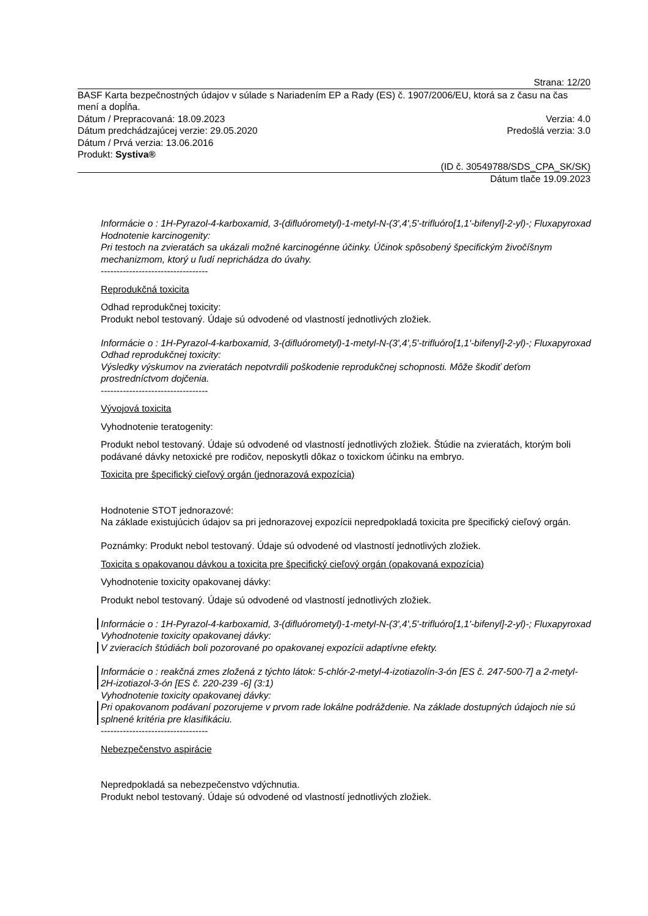Strana: 12/20
BASF Karta bezpečnostných údajov v súlade s Nariadením EP a Rady (ES) č. 1907/2006/EU, ktorá sa z času na čas mení a dopĺňa.
Dátum / Prepracovaná: 18.09.2023 Verzia: 4.0
Dátum predchádzajúcej verzie: 29.05.2020 Predošlá verzia: 3.0
Dátum / Prvá verzia: 13.06.2016
Produkt: Systiva®
(ID č. 30549788/SDS_CPA_SK/SK)
Dátum tlače 19.09.2023
Informácie o : 1H-Pyrazol-4-karboxamid, 3-(difluórometyl)-1-metyl-N-(3',4',5'-trifluóro[1,1'-bifenyl]-2-yl)-; Fluxapyroxad
Hodnotenie karcinogenity:
Pri testoch na zvieratách sa ukázali možné karcinogénne účinky. Účinok spôsobený špecifickým živočíšnym mechanizmom, ktorý u ľudí neprichádza do úvahy.
----------------------------------
Reprodukčná toxicita
Odhad reprodukčnej toxicity:
Produkt nebol testovaný. Údaje sú odvodené od vlastností jednotlivých zložiek.
Informácie o : 1H-Pyrazol-4-karboxamid, 3-(difluórometyl)-1-metyl-N-(3',4',5'-trifluóro[1,1'-bifenyl]-2-yl)-; Fluxapyroxad
Odhad reprodukčnej toxicity:
Výsledky výskumov na zvieratách nepotvrdili poškodenie reprodukčnej schopnosti. Môže škodiť deťom prostredníctvom dojčenia.
----------------------------------
Vývojová toxicita
Vyhodnotenie teratogenity:
Produkt nebol testovaný. Údaje sú odvodené od vlastností jednotlivých zložiek. Štúdie na zvieratách, ktorým boli podávané dávky netoxické pre rodičov, neposkytli dôkaz o toxickom účinku na embryo.
Toxicita pre špecifický cieľový orgán (jednorazová expozícia)
Hodnotenie STOT jednorazové:
Na základe existujúcich údajov sa pri jednorazovej expozícii nepredpokladá toxicita pre špecifický cieľový orgán.
Poznámky: Produkt nebol testovaný. Údaje sú odvodené od vlastností jednotlivých zložiek.
Toxicita s opakovanou dávkou a toxicita pre špecifický cieľový orgán (opakovaná expozícia)
Vyhodnotenie toxicity opakovanej dávky:
Produkt nebol testovaný. Údaje sú odvodené od vlastností jednotlivých zložiek.
Informácie o : 1H-Pyrazol-4-karboxamid, 3-(difluórometyl)-1-metyl-N-(3',4',5'-trifluóro[1,1'-bifenyl]-2-yl)-; Fluxapyroxad
Vyhodnotenie toxicity opakovanej dávky:
V zvieracích štúdiách boli pozorované po opakovanej expozícii adaptívne efekty.
Informácie o : reakčná zmes zložená z týchto látok: 5-chlór-2-metyl-4-izotiazolín-3-ón [ES č. 247-500-7] a 2-metyl-2H-izotiazol-3-ón [ES č. 220-239 -6] (3:1)
Vyhodnotenie toxicity opakovanej dávky:
Pri opakovanom podávaní pozorujeme v prvom rade lokálne podráždenie. Na základe dostupných údajoch nie sú splnené kritéria pre klasifikáciu.
----------------------------------
Nebezpečenstvo aspirácie
Nepredpokladá sa nebezpečenstvo vdýchnutia.
Produkt nebol testovaný. Údaje sú odvodené od vlastností jednotlivých zložiek.